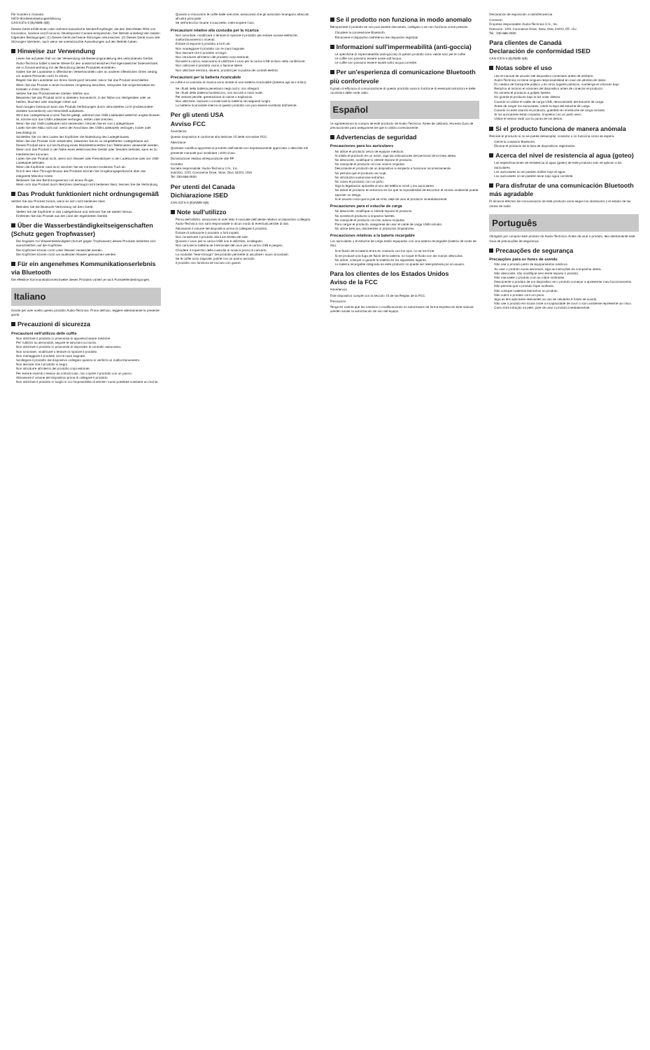Für Kunden in Kanada
ISED-Strahlenbelastungserklärung
CAN ICES-3 (B)/NMB-3(B)
Dieses Gerät erfüllt einen oder mehrere kanadische Sender/Empfänger, die den lizenzfreien RSS von Innovation, Science and Economic Development Canada entsprechen. Der Betrieb unterliegt den beiden folgenden Bedingungen: (1) Dieses Gerät darf keine Störungen verursachen. (2) Dieses Gerät muss alle Störungen tolerieren, auch wenn sie unerwünschte Auswirkungen auf den Betrieb haben.
Hinweise zur Verwendung
Lesen Sie auf jeden Fall vor der Verwendung die Bedienungsanleitung des verbundenen Geräts.
Audio-Technica haftet in keiner Weise für den unwahrscheinlichen Fall irgendwelcher Datenverluste, die in Zusammenhang mit der Benutzung dieses Produktes entstehen.
Halten Sie die Lautstärke in öffentlichen Verkehrsmitteln oder an anderen öffentlichen Orten niedrig, um andere Personen nicht zu stören.
Regeln Sie die Lautstärke am Ihrem Gerät ganz herunter, bevor Sie das Produkt anschließen.
Wenn Sie das Produkt in einer trockenen Umgebung benutzen, verspüren Sie möglicherweise ein Kribbeln in Ihren Ohren.
Setzen Sie das Produkt keinen starken Stößen aus.
Bewahren Sie das Produkt nicht in direktem Sonnenlicht, in der Nähe von Heizgeräten oder an heißen, feuchten oder staubigen Orten auf.
Nach langem Gebrauch kann das Produkt Verfärbungen durch ultraviolettes Licht (insbesondere direktes Sonnenlicht) und Verschleiß aufweisen.
Wird das Ladegehäuse in eine Tasche gelegt, während das USB-Ladekabel weiterhin angeschlossen ist, könnte sich das USB-Ladekabel verfangen, reißen oder brechen.
Wenn Sie das USB-Ladekabel nicht verwenden, trennen Sie es vom Ladegehäuse.
Laden Sie den Akku nicht auf, wenn der Anschluss des USB-Ladekabels verbogen, locker oder beschädigt ist.
Schließen Sie vor dem Laden der Kopfhörer die Abdeckung des Ladegehäuses.
Wenn Sie das Produkt nicht verwenden, bewahren Sie es im mitgelieferten Ladegehäuse auf.
Dieses Produkt kann nur bei Nutzung eines Mobiltelefonnetzes zum Telefonieren verwendet werden.
Wenn sich das Produkt in der Nähe eines elektronischen Geräts oder Senders befindet, kann es zu Interferenzen kommen.
Laden Sie das Produkt nicht, wenn sich Wasser oder Fremdkörper in der Ladebuchse oder am USB-Ladekabel befinden.
Wenn die Kopfhörer nass sind, wischen Sie sie mit einem trockenen Tuch ab.
Durch den Hear-Through-Modus des Produkts können Sie Umgebungsgeräusche über das integrierte Mikrofon hören.
Bedienen Sie den Berührungssensor mit einem Finger.
Wenn sich das Produkt durch Berühren überhaupt nicht bedienen lässt, trennen Sie die Verbindung.
Das Produkt funktioniert nicht ordnungsgemäß
Setzen Sie das Produkt zurück, wenn es sich nicht bedienen lässt.
Beenden Sie die Bluetooth-Verbindung mit dem Gerät.
Stellen Sie die Kopfhörer in das Ladegehäuse und nehmen Sie sie wieder heraus.
Entfernen Sie das Produkt aus der Liste der registrierten Geräte.
Über die Wasserbeständigkeitseigenschaften (Schutz gegen Tropfwasser)
Die Angaben zur Wasserbeständigkeit (Schutz gegen Tropfwasser) dieses Produkts beziehen sich ausschließlich auf die Kopfhörer.
Die Kopfhörer können nicht unter Wasser verwendet werden.
Die Kopfhörer können nicht am laufenden Wasser gewaschen werden.
Für ein angenehmes Kommunikationserlebnis via Bluetooth
Die effektive Kommunikationsreichweite dieses Produkts variiert je nach Funkwellenbedingungen.
Italiano
Grazie per aver scelto questo prodotto Audio-Technica. Prima dell'uso, leggere attentamente la presente guida.
Precauzioni di sicurezza
Precauzioni nell'utilizzo delle cuffie
Non utilizzare il prodotto in prossimità di apparecchiature mediche.
Per l'utilizzo su aeromobili, seguire le istruzioni su bordo.
Non utilizzare il prodotto in prossimità di dispositivi di controllo automatico.
Non smontare, modificare o tentare di riparare il prodotto.
Non maneggiare il prodotto con le mani bagnate.
Scollegare il prodotto dal dispositivo collegato qualora si verifichi un malfunzionamento.
Non lasciare che il prodotto si bagni.
Non introdurre all'interno del prodotto corpi estranei.
Per evitare incendi o lesioni da cortocircuito, non coprire il prodotto con un panno.
Abbassare il volume del dispositivo prima di collegare il prodotto.
Non utilizzare il prodotto in luoghi in cui l'impossibilità di sentire i suoni potrebbe costituire un rischio.
Quando si rimuovono le cuffie dalle orecchie, assicurarsi che gli auricolari rimangano attaccati all'unità principale.
Se nell'orecchio rimane il cuscinetto, interrompere l'uso.
Precauzioni relative alla custodia per la ricarica
Non smontare, modificare o tentare di riparare il prodotto per evitare scosse elettriche, malfunzionamenti o incendi.
Evitare di esporre il prodotto a forti urti.
Non maneggiare il prodotto con le mani bagnate.
Non lasciare che il prodotto si bagni.
Non introdurre all'interno del prodotto corpi estranei.
Durante la carica, assicurarsi di utilizzare il cavo per la carica USB incluso nella confezione.
Non collocare il prodotto vicino a fiamme libere.
Non utilizzare benzina, diluenti, prodotti per la pulizia dei contatti elettrici.
Precauzioni per la batteria ricaricabile
Le cuffie e la custodia di ricarica sono dotate di una batteria ricaricabile (batteria agli ioni di litio).
Se i fluidi della batteria penetrano negli occhi, non sfregarli.
Se i fluidi della batteria fuoriescono, non toccarli a mani nude.
Per evitare perdite, generazione di calore o esplosioni.
Non utilizzare, lasciare o conservare la batteria nei seguenti luoghi.
La batteria ricaricabile interna di questo prodotto non può essere sostituita dall'utente.
Per gli utenti USA
Avviso FCC
Avvertenza
Questo dispositivo è conforme alla Sezione 15 delle normative FCC.
Attenzione
Qualsiasi modifica apportata al prodotto dall'utente non espressamente approvata o descritta nel presente manuale può invalidare i diritti d'uso.
Dichiarazione relativa all'esposizione alle RF
Contatto:
Società responsabile: Audio-Technica U.S., Inc.
Indirizzo: 1221 Commerce Drive, Stow, Ohio 44224, USA
Tel: 330-686-2600
Per utenti del Canada
Dichiarazione ISED
CAN ICES-3 (B)/NMB-3(B)
Note sull'utilizzo
Prima dell'utilizzo, assicurarsi di aver letto il manuale dell'utente relativo al dispositivo collegato.
Audio-Technica non sarà responsabile in alcun modo di eventuali perdite di dati.
Abbassare il volume del dispositivo prima di collegare il prodotto.
Evitare di sottoporre il prodotto a forti impatti.
Non conservare il prodotto alla luce diretta del sole.
Quando il cavo per la carica USB non è utilizzato, scollegarlo.
Non caricare la batteria se il terminale del cavo per la carica USB è piegato.
Chiudere il coperchio della custodia di ricarica prima di caricarlo.
La modalità "hear-through" del prodotto permette di ascoltare i suoni circostanti.
Se le cuffie sono bagnate, pulirle con un panno asciutto.
Il prodotto non funziona se toccato con guanti.
Se il prodotto non funziona in modo anomalo
Reimpostare il prodotto se non può essere discostato, collegato o se non funziona come previsto.
Chiudere la connessione Bluetooth.
Rimuovere il dispositivo dall'elenco dei dispositivi registrati.
Informazioni sull'impermeabilità (anti-goccia)
Le specifiche di impermeabilità (anti-goccia) di questo prodotto sono valide solo per le cuffie.
Le cuffie non possono essere usate sott'acqua.
Le cuffie non possono essere lavate sotto acqua corrente.
Per un'esperienza di comunicazione Bluetooth più confortevole
Il grado di efficacia di comunicazione di questo prodotto varia in funzione di eventuali ostruzioni e delle condizioni delle onde radio.
Español
Le agradecemos la compra de este producto de Audio-Technica. Antes de utilizarlo, lea esta Guía de precauciones para asegurarse de que lo utiliza correctamente.
Advertencias de seguridad
Precauciones para los auriculares
No utilice el producto cerca de equipos médicos.
Si utiliza el producto en un avión, siga las indicaciones del personal de la línea aérea.
No desmonte, modifique ni intente reparar el producto.
No manipule el producto con las manos mojadas.
Desconecte el producto de un dispositivo si empieza a funcionar incorrectamente.
No permita que el producto se moje.
No introduzca sustancias extrañas.
No cubra el producto con un paño.
Siga la legislación aplicable al uso del teléfono móvil y los auriculares.
No utilice el producto en entornos en los que la imposibilidad de escuchar el sonido ambiental pueda suponer un riesgo.
Si el usuario nota que la piel se irrita, deje de usar el producto inmediatamente.
Precauciones para el estuche de carga
No desmonte, modifique ni intente reparar el producto.
No someta el producto a impactos fuertes.
No manipule el producto con las manos mojadas.
Para cargar el producto, asegúrese de usar el cable de carga USB incluido.
No utilice bencina, disolventes ni productos limpiadores.
Precauciones relativas a la batería recargable
Los auriculares y el estuche de carga están equipados con una batería recargable (batería de iones de litio).
Si el fluido de la batería entra en contacto con los ojos, no se los frote.
Si se produce una fuga de fluido de la batería, no toque el fluido con las manos desnudas.
No utilice, coloque ni guarde la batería en los siguientes lugares.
La batería recargable integrada en este producto no puede ser reemplazada por el usuario.
Para los clientes de los Estados Unidos
Aviso de la FCC
Advertencia
Este dispositivo cumple con la sección 15 de las Reglas de la FCC.
Precaución
Tenga en cuenta que los cambios o modificaciones no autorizados de forma expresa en este manual pueden anular la autorización de uso del equipo.
Declaración de exposición a radiofrecuencia
Contacto:
Empresa responsable: Audio-Technica U.S., Inc.
Dirección: 1221 Commerce Drive, Stow, Ohio 44224, EE. UU.
Tel.: 330-686-2600
Para clientes de Canadá
Declaración de conformidad ISED
CAN ICES-3 (B)/NMB-3(B)
Notas sobre el uso
Lea el manual de usuario del dispositivo conectado antes de utilizarlo.
Audio-Technica no tiene ninguna responsabilidad en caso de pérdida de datos.
En medios de transporte público y en otros lugares públicos, mantenga el volumen bajo.
Reduzca al mínimo el volumen del dispositivo antes de conectar el producto.
No someta el producto a golpes fuertes.
No guarde el producto bajo la luz solar directa.
Cuando no utilice el cable de carga USB, desconéctelo del estuche de carga.
Antes de cargar los auriculares, cierre la tapa del estuche de carga.
Cuando no esté usando el producto, guárdelo en el estuche de carga incluido.
Si los auriculares están mojados, límpielos con un paño seco.
Utilice el sensor táctil con la punta de los dedos.
Si el producto funciona de manera anómala
Reinicie el producto si no se puede desacoplar, conectar o no funciona como se espera.
Cierre la conexión Bluetooth.
Elimine el producto de la lista de dispositivos registrados.
Acerca del nivel de resistencia al agua (goteo)
Las especificaciones de resistencia al agua (goteo) de este producto solo se aplican a los auriculares.
Los auriculares no se pueden utilizar bajo el agua.
Los auriculares no se pueden lavar bajo agua corriente.
Para disfrutar de una comunicación Bluetooth más agradable
El alcance efectivo de comunicación de este producto varía según los obstáculos y el estado de las ondas de radio.
Português
Obrigado por comprar este produto da Audio-Technica. Antes de usar o produto, leia atentamente este Guia de precauções de segurança.
Precauções de segurança
Precauções para os fones de ouvido
Não use o produto perto de equipamentos médicos.
Ao usar o produto numa aeronave, siga as instruções da companhia aérea.
Não desmonte, não modifique nem tente reparar o produto.
Não manuseie o produto com as mãos molhadas.
Desconecte o produto de um dispositivo se o produto começar a apresentar mau funcionamento.
Não permita que o produto fique molhado.
Não coloque materiais estranhos no produto.
Não cubra o produto com um pano.
Siga as leis aplicáveis relevantes ao uso de celulares e fones de ouvido.
Não use o produto em locais onde a incapacidade de ouvir o som ambiente represente um risco.
Caso sinta irritação na pele, pare de usar o produto imediatamente.